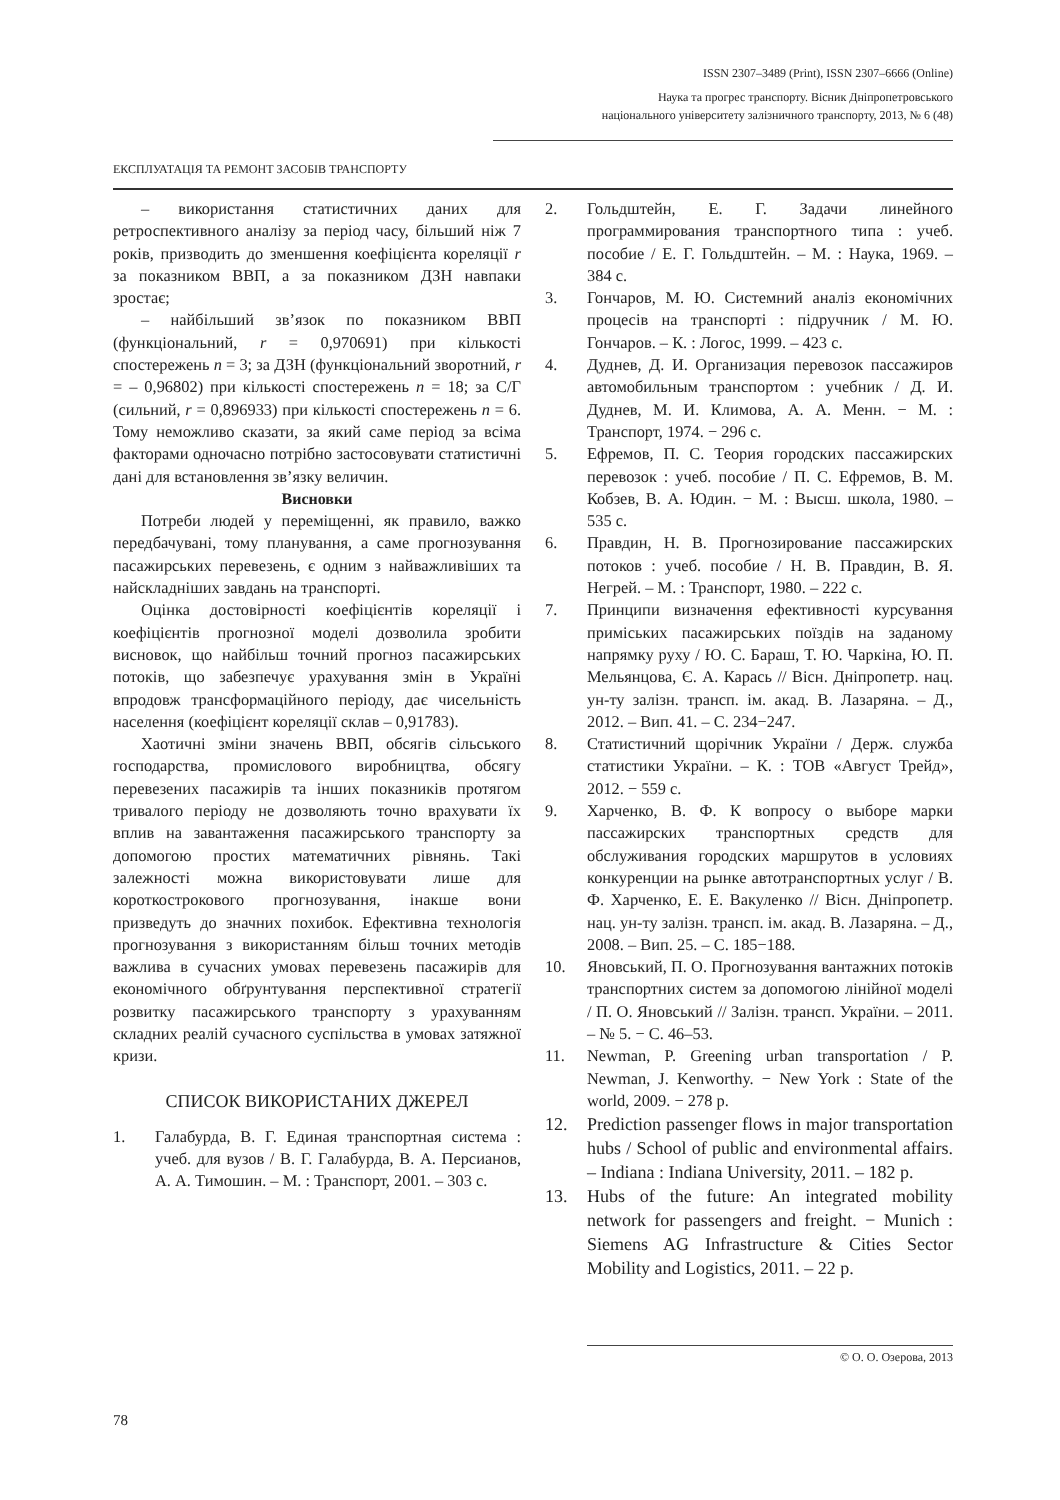ISSN 2307–3489 (Print), ISSN 2307–6666 (Online)
Наука та прогрес транспорту. Вісник Дніпропетровського
національного університету залізничного транспорту, 2013, № 6 (48)
ЕКСПЛУАТАЦІЯ ТА РЕМОНТ ЗАСОБІВ ТРАНСПОРТУ
– використання статистичних даних для ретроспективного аналізу за період часу, більший ніж 7 років, призводить до зменшення коефіцієнта кореляції r за показником ВВП, а за показником ДЗН навпаки зростає;
– найбільший зв’язок по показником ВВП (функціональний, r = 0,970691) при кількості спостережень n = 3; за ДЗН (функціональний зворотний, r = – 0,96802) при кількості спостережень n = 18; за С/Г (сильний, r = 0,896933) при кількості спостережень n = 6. Тому неможливо сказати, за який саме період за всіма факторами одночасно потрібно застосовувати статистичні дані для встановлення зв’язку величин.
Висновки
Потреби людей у переміщенні, як правило, важко передбачувані, тому планування, а саме прогнозування пасажирських перевезень, є одним з найважливіших та найскладніших завдань на транспорті.
Оцінка достовірності коефіцієнтів кореляції і коефіцієнтів прогнозної моделі дозволила зробити висновок, що найбільш точний прогноз пасажирських потоків, що забезпечує урахування змін в Україні впродовж трансформаційного періоду, дає чисельність населення (коефіцієнт кореляції склав – 0,91783).
Хаотичні зміни значень ВВП, обсягів сільського господарства, промислового виробництва, обсягу перевезених пасажирів та інших показників протягом тривалого періоду не дозволяють точно врахувати їх вплив на завантаження пасажирського транспорту за допомогою простих математичних рівнянь. Такі залежності можна використовувати лише для короткострокового прогнозування, інакше вони призведуть до значних похибок. Ефективна технологія прогнозування з використанням більш точних методів важлива в сучасних умовах перевезень пасажирів для економічного обґрунтування перспективної стратегії розвитку пасажирського транспорту з урахуванням складних реалій сучасного суспільства в умовах затяжної кризи.
СПИСОК ВИКОРИСТАНИХ ДЖЕРЕЛ
1. Галабурда, В. Г. Единая транспортная система : учеб. для вузов / В. Г. Галабурда, В. А. Персианов, А. А. Тимошин. – М. : Транспорт, 2001. – 303 с.
2. Гольдштейн, Е. Г. Задачи линейного программирования транспортного типа : учеб. пособие / Е. Г. Гольдштейн. – М. : Наука, 1969. – 384 с.
3. Гончаров, М. Ю. Системний аналіз економічних процесів на транспорті : підручник / М. Ю. Гончаров. – К. : Логос, 1999. – 423 с.
4. Дуднев, Д. И. Организация перевозок пассажиров автомобильным транспортом : учебник / Д. И. Дуднев, М. И. Климова, А. А. Менн. − М. : Транспорт, 1974. − 296 с.
5. Ефремов, П. С. Теория городских пассажирских перевозок : учеб. пособие / П. С. Ефремов, В. М. Кобзев, В. А. Юдин. − М. : Высш. школа, 1980. – 535 с.
6. Правдин, Н. В. Прогнозирование пассажирских потоков : учеб. пособие / Н. В. Правдин, В. Я. Негрей. – М. : Транспорт, 1980. – 222 с.
7. Принципи визначення ефективності курсування приміських пасажирських поїздів на заданому напрямку руху / Ю. С. Бараш, Т. Ю. Чаркіна, Ю. П. Мельянцова, Є. А. Карась // Вісн. Дніпропетр. нац. ун-ту залізн. трансп. ім. акад. В. Лазаряна. – Д., 2012. – Вип. 41. – С. 234−247.
8. Статистичний щорічник України / Держ. служба статистики України. – К. : ТОВ «Август Трейд», 2012. − 559 с.
9. Харченко, В. Ф. К вопросу о выборе марки пассажирских транспортных средств для обслуживания городских маршрутов в условиях конкуренции на рынке автотранспортных услуг / В. Ф. Харченко, Е. Е. Вакуленко // Вісн. Дніпропетр. нац. ун-ту залізн. трансп. ім. акад. В. Лазаряна. – Д., 2008. – Вип. 25. – С. 185−188.
10. Яновський, П. О. Прогнозування вантажних потоків транспортних систем за допомогою лінійної моделі / П. О. Яновський // Залізн. трансп. України. – 2011. – № 5. − С. 46–53.
11. Newman, P. Greening urban transportation / P. Newman, J. Kenworthy. − New York : State of the world, 2009. − 278 p.
12. Prediction passenger flows in major transportation hubs / School of public and environmental affairs. – Indiana : Indiana University, 2011. – 182 p.
13. Hubs of the future: An integrated mobility network for passengers and freight. − Munich : Siemens AG Infrastructure & Cities Sector Mobility and Logistics, 2011. – 22 p.
© О. О. Озерова, 2013
78